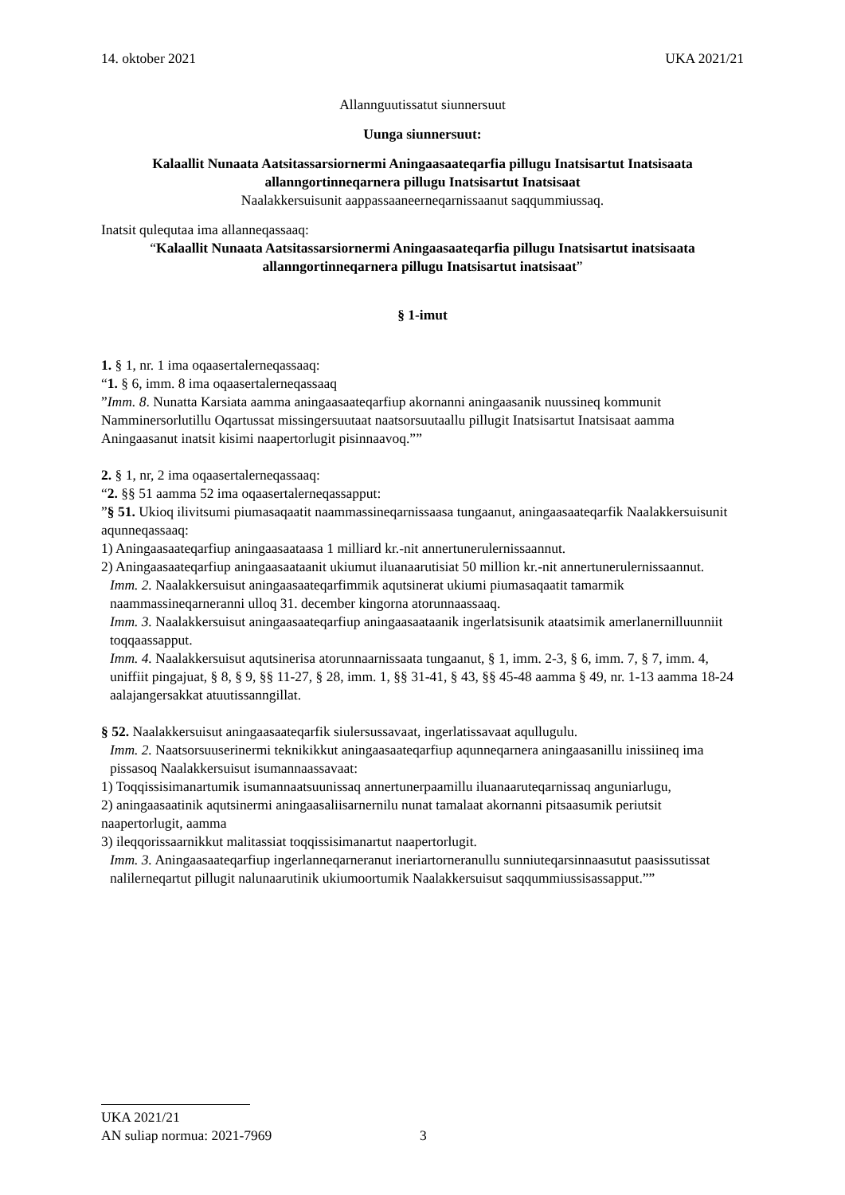14. oktober 2021 UKA 2021/21
Allannguutissatut siunnersuut
Uunga siunnersuut:
Kalaallit Nunaata Aatsitassarsiornermi Aningaasaateqarfia pillugu Inatsisartut Inatsisaata allanngortinneqarnera pillugu Inatsisartut Inatsisaat
Naalakkersuisunit aappassaaneerneqarnissaanut saqqummiussaq.
Inatsit qulequtaa ima allanneqassaaq:
“Kalaallit Nunaata Aatsitassarsiornermi Aningaasaateqarfia pillugu Inatsisartut inatsisaata allanngortinneqarnera pillugu Inatsisartut inatsisaat”
§ 1-imut
1. § 1, nr. 1 ima oqaasertalerneqassaaq:
“1. § 6, imm. 8 ima oqaasertalerneqassaaq
”Imm. 8. Nunatta Karsiata aamma aningaasaateqarfiup akornanni aningaasanik nuussineq kommunit Namminersorlutillu Oqartussat missingersuutaat naatsorsuutaallu pillugit Inatsisartut Inatsisaat aamma Aningaasanut inatsit kisimi naapertorlugit pisinnaavoq.””
2. § 1, nr, 2 ima oqaasertalerneqassaaq:
“2. §§ 51 aamma 52 ima oqaasertalerneqassapput:
”§ 51. Ukioq ilivitsumi piumasaqaatit naammassineqarnissaasa tungaanut, aningaasaateqarfik Naalakkersuisunit aqunneqassaaq:
1) Aningaasaateqarfiup aningaasaataasa 1 milliard kr.-nit annertunerulernissaannut.
2) Aningaasaateqarfiup aningaasaataanit ukiumut iluanaarutisiat 50 million kr.-nit annertunerulernissaannut.
Imm. 2. Naalakkersuisut aningaasaateqarfimmik aqutsinerat ukiumi piumasaqaatit tamarmik naammassineqarneranni ulloq 31. december kingorna atorunnaassaaq.
Imm. 3. Naalakkersuisut aningaasaateqarfiup aningaasaataanik ingerlatsisunik ataatsimik amerlanernilluunniit toqqaassapput.
Imm. 4. Naalakkersuisut aqutsinerisa atorunnaarnissaata tungaanut, § 1, imm. 2-3, § 6, imm. 7, § 7, imm. 4, uniffiit pingajuat, § 8, § 9, §§ 11-27, § 28, imm. 1, §§ 31-41, § 43, §§ 45-48 aamma § 49, nr. 1-13 aamma 18-24 aalajangersakkat atuutissanngillat.
§ 52. Naalakkersuisut aningaasaateqarfik siulersussavaat, ingerlatissavaat aqullugulu.
Imm. 2. Naatsorsuuserinermi teknikikkut aningaasaateqarfiup aqunneqarnera aningaasanillu inissiineq ima pissasoq Naalakkersuisut isumannaassavaat:
1) Toqqissisimanartumik isumannaatsuunissaq annertunerpaamillu iluanaaruteqarnissaq anguniarlugu,
2) aningaasaatinik aqutsinermi aningaasaliisarnernilu nunat tamalaat akornanni pitsaasumik periutsit naapertorlugit, aamma
3) ileqqorissaarnikkut malitassiat toqqissisimanartut naapertorlugit.
Imm. 3. Aningaasaateqarfiup ingerlanneqarneranut ineriartorneranullu sunniuteqarsinnaasutut paasissutissat nalilerneqartut pillugit nalunaarutinik ukiumoortumik Naalakkersuisut saqqummiussisassapput.””
UKA 2021/21
AN suliap normua: 2021-7969 3